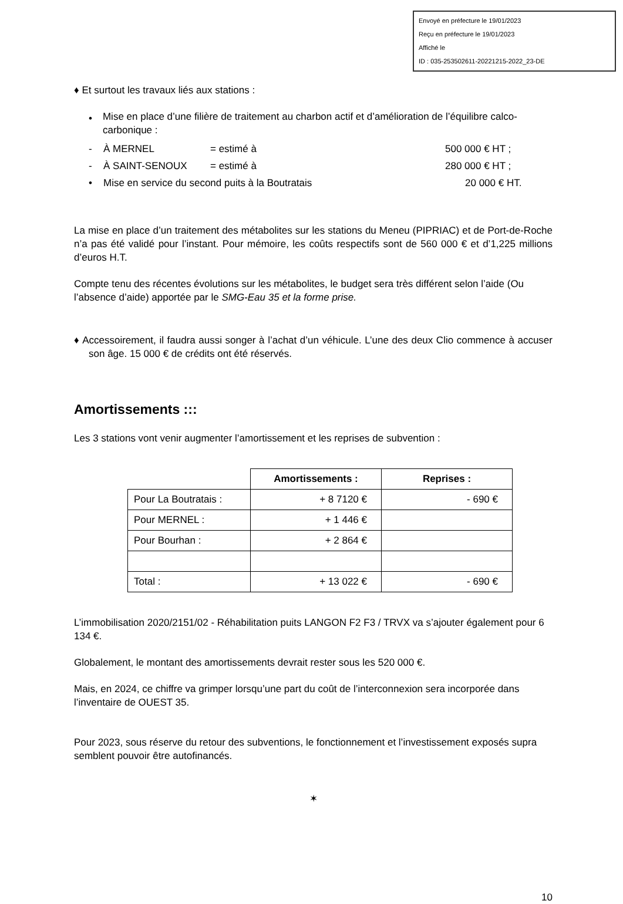Envoyé en préfecture le 19/01/2023
Reçu en préfecture le 19/01/2023
Affiché le
ID : 035-253502611-20221215-2022_23-DE
♦ Et surtout les travaux liés aux stations :
• Mise en place d’une filière de traitement au charbon actif et d’amélioration de l’équilibre calco-carbonique :
- À MERNEL = estimé à 500 000 € HT ;
- À SAINT-SENOUX = estimé à 280 000 € HT ;
• Mise en service du second puits à la Boutratais 20 000 € HT.
La mise en place d’un traitement des métabolites sur les stations du Meneu (PIPRIAC) et de Port-de-Roche n’a pas été validé pour l’instant. Pour mémoire, les coûts respectifs sont de 560 000 € et d’1,225 millions d’euros H.T.
Compte tenu des récentes évolutions sur les métabolites, le budget sera très différent selon l’aide (Ou l’absence d’aide) apportée par le SMG-Eau 35 et la forme prise.
♦ Accessoirement, il faudra aussi songer à l’achat d’un véhicule. L’une des deux Clio commence à accuser son âge. 15 000 € de crédits ont été réservés.
Amortissements :::
Les 3 stations vont venir augmenter l’amortissement et les reprises de subvention :
| | Amortissements : | Reprises : |
| Pour La Boutratais : | + 8 7120 € | - 690 € |
| Pour MERNEL : | + 1 446 € | |
| Pour Bourhan : | + 2 864 € | |
| Total : | + 13 022 € | - 690 € |
L’immobilisation 2020/2151/02 - Réhabilitation puits LANGON F2 F3 / TRVX va s’ajouter également pour 6 134 €.
Globalement, le montant des amortissements devrait rester sous les 520 000 €.
Mais, en 2024, ce chiffre va grimper lorsqu’une part du coût de l’interconnexion sera incorporée dans l’inventaire de OUEST 35.
Pour 2023, sous réserve du retour des subventions, le fonctionnement et l’investissement exposés supra semblent pouvoir être autofinancés.
✶
10